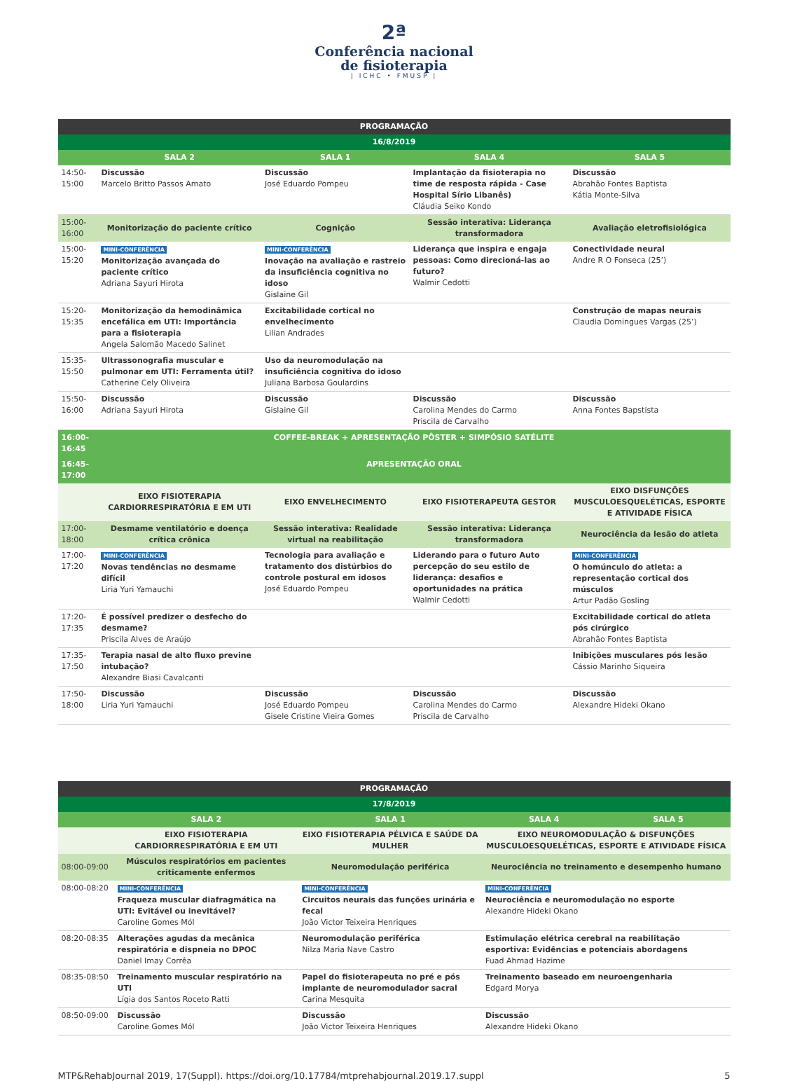2ª
Conferência nacional
de fisioterapia
| ICHC • FMUSP |
| PROGRAMAÇÃO | | | | |
| --- | --- | --- | --- | --- |
| 16/8/2019 | | | | |
| | SALA 2 | SALA 1 | SALA 4 | SALA 5 |
| 14:50-15:00 | Discussão Marcelo Britto Passos Amato | Discussão José Eduardo Pompeu | Implantação da fisioterapia no time de resposta rápida - Case Hospital Sírio Libanês) Cláudia Seiko Kondo | Discussão Abrahão Fontes Baptista Kátia Monte-Silva |
| 15:00-16:00 | Monitorização do paciente crítico | Cognição | Sessão interativa: Liderança transformadora | Avaliação eletrofisiológica |
| 15:00-15:20 | MINI-CONFERÊNCIA Monitorização avançada do paciente crítico Adriana Sayuri Hirota | MINI-CONFERÊNCIA Inovação na avaliação e rastreio da insuficiência cognitiva no idoso Gislaine Gil | Liderança que inspira e engaja pessoas: Como direcioná-las ao futuro? Walmir Cedotti | Conectividade neural Andre R O Fonseca (25’) |
| 15:20-15:35 | Monitorização da hemodinâmica encefálica em UTI: Importância para a fisioterapia Angela Salomão Macedo Salinet | Excitabilidade cortical no envelhecimento Lilian Andrades | | Construção de mapas neurais Claudia Domingues Vargas (25’) |
| 15:35-15:50 | Ultrassonografia muscular e pulmonar em UTI: Ferramenta útil? Catherine Cely Oliveira | Uso da neuromodulação na insuficiência cognitiva do idoso Juliana Barbosa Goulardins | | |
| 15:50-16:00 | Discussão Adriana Sayuri Hirota | Discussão Gislaine Gil | Discussão Carolina Mendes do Carmo Priscila de Carvalho | Discussão Anna Fontes Bapstista |
| 16:00-16:45 | COFFEE-BREAK + APRESENTAÇÃO PÔSTER + SIMPÓSIO SATÉLITE | | | |
| 16:45-17:00 | APRESENTAÇÃO ORAL | | | |
| | EIXO FISIOTERAPIA CARDIORRESPIRATÓRIA E EM UTI | EIXO ENVELHECIMENTO | EIXO FISIOTERAPEUTA GESTOR | EIXO DISFUNÇÕES MUSCULOESQUELÉTICAS, ESPORTE E ATIVIDADE FÍSICA |
| 17:00-18:00 | Desmame ventilatório e doença crítica crônica | Sessão interativa: Realidade virtual na reabilitação | Sessão interativa: Liderança transformadora | Neurociência da lesão do atleta |
| 17:00-17:20 | MINI-CONFERÊNCIA Novas tendências no desmame difícil Liria Yuri Yamauchi | Tecnologia para avaliação e tratamento dos distúrbios do controle postural em idosos José Eduardo Pompeu | Liderando para o futuro Auto percepção do seu estilo de liderança: desafios e oportunidades na prática Walmir Cedotti | MINI-CONFERÊNCIA O homúnculo do atleta: a representação cortical dos músculos Artur Padão Gosling |
| 17:20-17:35 | É possível predizer o desfecho do desmame? Priscila Alves de Araújo | | | Excitabilidade cortical do atleta pós cirúrgico Abrahão Fontes Baptista |
| 17:35-17:50 | Terapia nasal de alto fluxo previne intubação? Alexandre Biasi Cavalcanti | | | Inibições musculares pós lesão Cássio Marinho Siqueira |
| 17:50-18:00 | Discussão Liria Yuri Yamauchi | Discussão José Eduardo Pompeu Gisele Cristine Vieira Gomes | Discussão Carolina Mendes do Carmo Priscila de Carvalho | Discussão Alexandre Hideki Okano |
| PROGRAMAÇÃO | | | | |
| --- | --- | --- | --- | --- |
| 17/8/2019 | | | | |
| | SALA 2 | SALA 1 | SALA 4 | SALA 5 |
| | EIXO FISIOTERAPIA CARDIORRESPIRATÓRIA E EM UTI | EIXO FISIOTERAPIA PÉLVICA E SAÚDE DA MULHER | EIXO NEUROMODULAÇÃO & DISFUNÇÕES MUSCULOESQUELÉTICAS, ESPORTE E ATIVIDADE FÍSICA | |
| 08:00-09:00 | Músculos respiratórios em pacientes criticamente enfermos | Neuromodulação periférica | Neurociência no treinamento e desempenho humano | |
| 08:00-08:20 | MINI-CONFERÊNCIA Fraqueza muscular diafragmática na UTI: Evitável ou inevitável? Caroline Gomes Mól | MINI-CONFERÊNCIA Circuitos neurais das funções urinária e fecal João Victor Teixeira Henriques | MINI-CONFERÊNCIA Neurociência e neuromodulação no esporte Alexandre Hideki Okano | |
| 08:20-08:35 | Alterações agudas da mecânica respiratória e dispneia no DPOC Daniel Imay Corrêa | Neuromodulação periférica Nilza Maria Nave Castro | Estimulação elétrica cerebral na reabilitação esportiva: Evidências e potenciais abordagens Fuad Ahmad Hazime | |
| 08:35-08:50 | Treinamento muscular respiratório na UTI Lígia dos Santos Roceto Ratti | Papel do fisioterapeuta no pré e pós implante de neuromodulador sacral Carina Mesquita | Treinamento baseado em neuroengenharia Edgard Morya | |
| 08:50-09:00 | Discussão Caroline Gomes Mól | Discussão João Victor Teixeira Henriques | Discussão Alexandre Hideki Okano | |
MTP&RehabJournal 2019, 17(Suppl). https://doi.org/10.17784/mtprehabjournal.2019.17.suppl 5